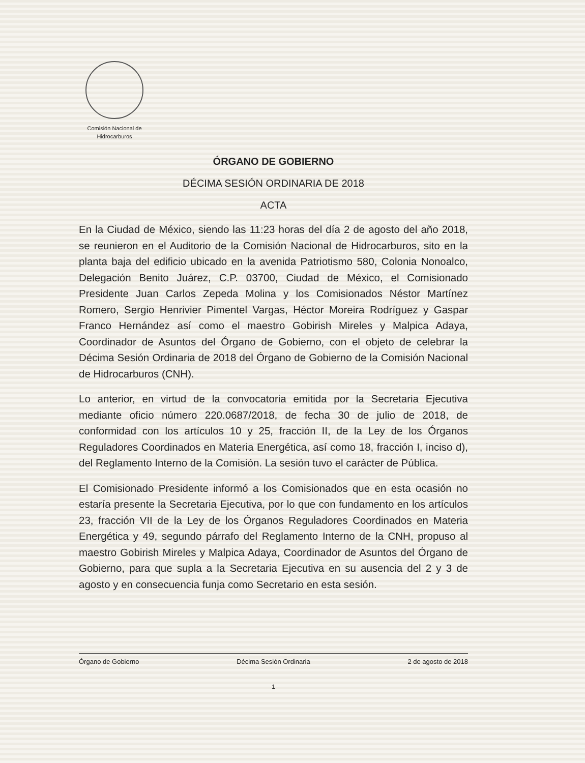Comisión Nacional de
Hidrocarburos
ÓRGANO DE GOBIERNO
DÉCIMA SESIÓN ORDINARIA DE 2018
ACTA
En la Ciudad de México, siendo las 11:23 horas del día 2 de agosto del año 2018, se reunieron en el Auditorio de la Comisión Nacional de Hidrocarburos, sito en la planta baja del edificio ubicado en la avenida Patriotismo 580, Colonia Nonoalco, Delegación Benito Juárez, C.P. 03700, Ciudad de México, el Comisionado Presidente Juan Carlos Zepeda Molina y los Comisionados Néstor Martínez Romero, Sergio Henrivier Pimentel Vargas, Héctor Moreira Rodríguez y Gaspar Franco Hernández así como el maestro Gobirish Mireles y Malpica Adaya, Coordinador de Asuntos del Órgano de Gobierno, con el objeto de celebrar la Décima Sesión Ordinaria de 2018 del Órgano de Gobierno de la Comisión Nacional de Hidrocarburos (CNH).
Lo anterior, en virtud de la convocatoria emitida por la Secretaria Ejecutiva mediante oficio número 220.0687/2018, de fecha 30 de julio de 2018, de conformidad con los artículos 10 y 25, fracción II, de la Ley de los Órganos Reguladores Coordinados en Materia Energética, así como 18, fracción I, inciso d), del Reglamento Interno de la Comisión. La sesión tuvo el carácter de Pública.
El Comisionado Presidente informó a los Comisionados que en esta ocasión no estaría presente la Secretaria Ejecutiva, por lo que con fundamento en los artículos 23, fracción VII de la Ley de los Órganos Reguladores Coordinados en Materia Energética y 49, segundo párrafo del Reglamento Interno de la CNH, propuso al maestro Gobirish Mireles y Malpica Adaya, Coordinador de Asuntos del Órgano de Gobierno, para que supla a la Secretaria Ejecutiva en su ausencia del 2 y 3 de agosto y en consecuencia funja como Secretario en esta sesión.
Órgano de Gobierno Décima Sesión Ordinaria 2 de agosto de 2018
1